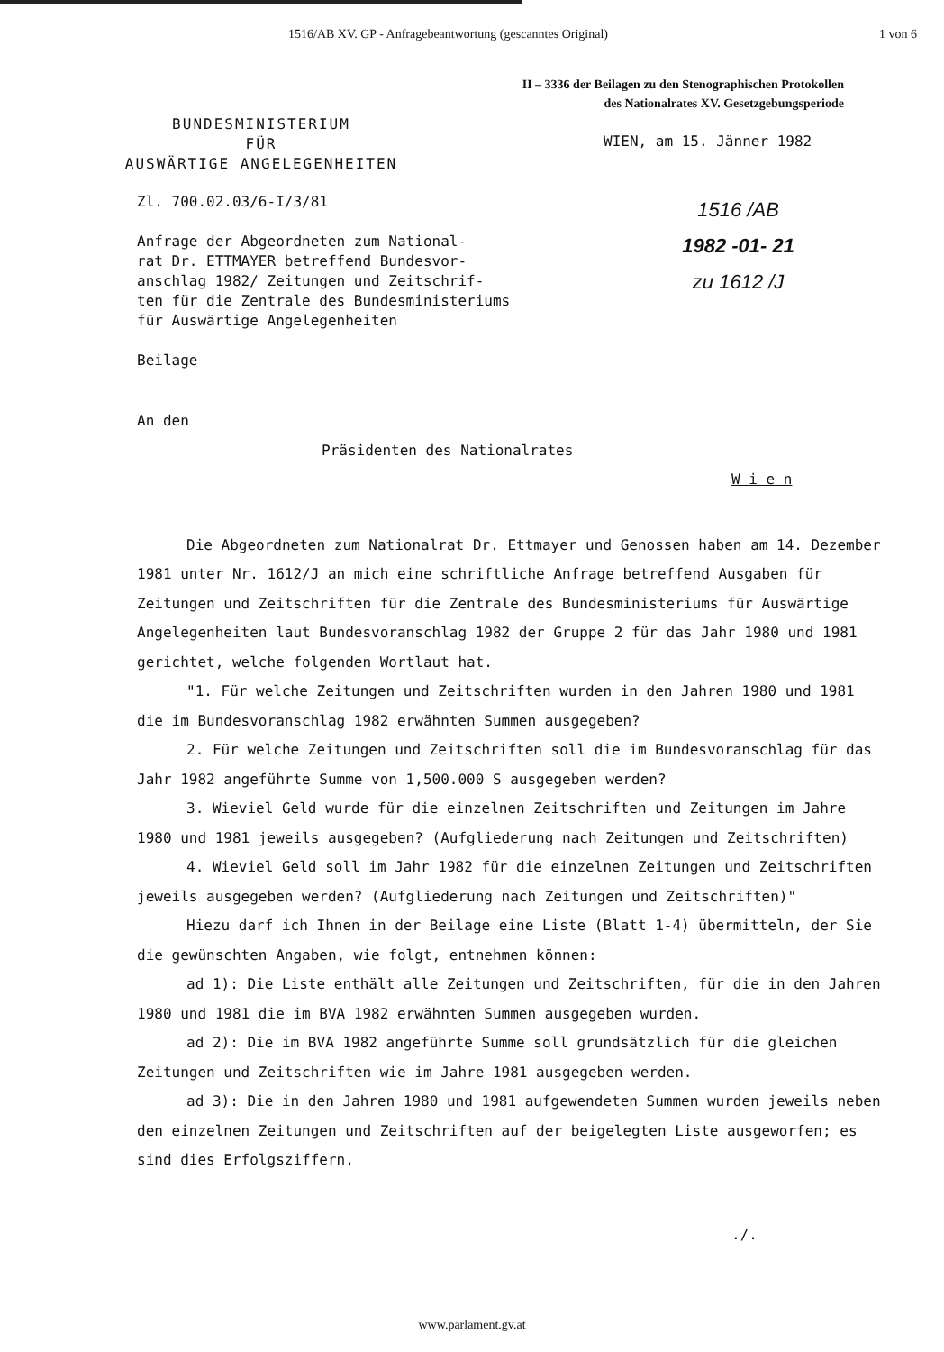1516/AB XV. GP - Anfragebeantwortung (gescanntes Original) 1 von 6
II – 3336 der Beilagen zu den Stenographischen Protokollen
des Nationalrates XV. Gesetzgebungsperiode
BUNDESMINISTERIUM
FÜR
AUSWÄRTIGE ANGELEGENHEITEN
WIEN, am 15. Jänner 1982
1516 /AB
1982 -01- 21
zu 1612 /J
Zl. 700.02.03/6-I/3/81
Anfrage der Abgeordneten zum National-
rat Dr. ETTMAYER betreffend Bundesvor-
anschlag 1982/ Zeitungen und Zeitschrif-
ten für die Zentrale des Bundesministeriums
für Auswärtige Angelegenheiten
Beilage
An den
Präsidenten des Nationalrates
W i e n
Die Abgeordneten zum Nationalrat Dr. Ettmayer und Genossen haben am 14. Dezember 1981 unter Nr. 1612/J an mich eine schriftliche Anfrage betreffend Ausgaben für Zeitungen und Zeitschriften für die Zentrale des Bundesministeriums für Auswärtige Angelegenheiten laut Bundesvoranschlag 1982 der Gruppe 2 für das Jahr 1980 und 1981 gerichtet, welche folgenden Wortlaut hat.
"1. Für welche Zeitungen und Zeitschriften wurden in den Jahren 1980 und 1981 die im Bundesvoranschlag 1982 erwähnten Summen ausgegeben?
2. Für welche Zeitungen und Zeitschriften soll die im Bundesvoranschlag für das Jahr 1982 angeführte Summe von 1,500.000 S ausgegeben werden?
3. Wieviel Geld wurde für die einzelnen Zeitschriften und Zeitungen im Jahre 1980 und 1981 jeweils ausgegeben? (Aufgliederung nach Zeitungen und Zeitschriften)
4. Wieviel Geld soll im Jahr 1982 für die einzelnen Zeitungen und Zeitschriften jeweils ausgegeben werden? (Aufgliederung nach Zeitungen und Zeitschriften)"
Hiezu darf ich Ihnen in der Beilage eine Liste (Blatt 1-4) übermitteln, der Sie die gewünschten Angaben, wie folgt, entnehmen können:
ad 1): Die Liste enthält alle Zeitungen und Zeitschriften, für die in den Jahren 1980 und 1981 die im BVA 1982 erwähnten Summen ausgegeben wurden.
ad 2): Die im BVA 1982 angeführte Summe soll grundsätzlich für die gleichen Zeitungen und Zeitschriften wie im Jahre 1981 ausgegeben werden.
ad 3): Die in den Jahren 1980 und 1981 aufgewendeten Summen wurden jeweils neben den einzelnen Zeitungen und Zeitschriften auf der beigelegten Liste ausgeworfen; es sind dies Erfolgsziffern.
./.
www.parlament.gv.at